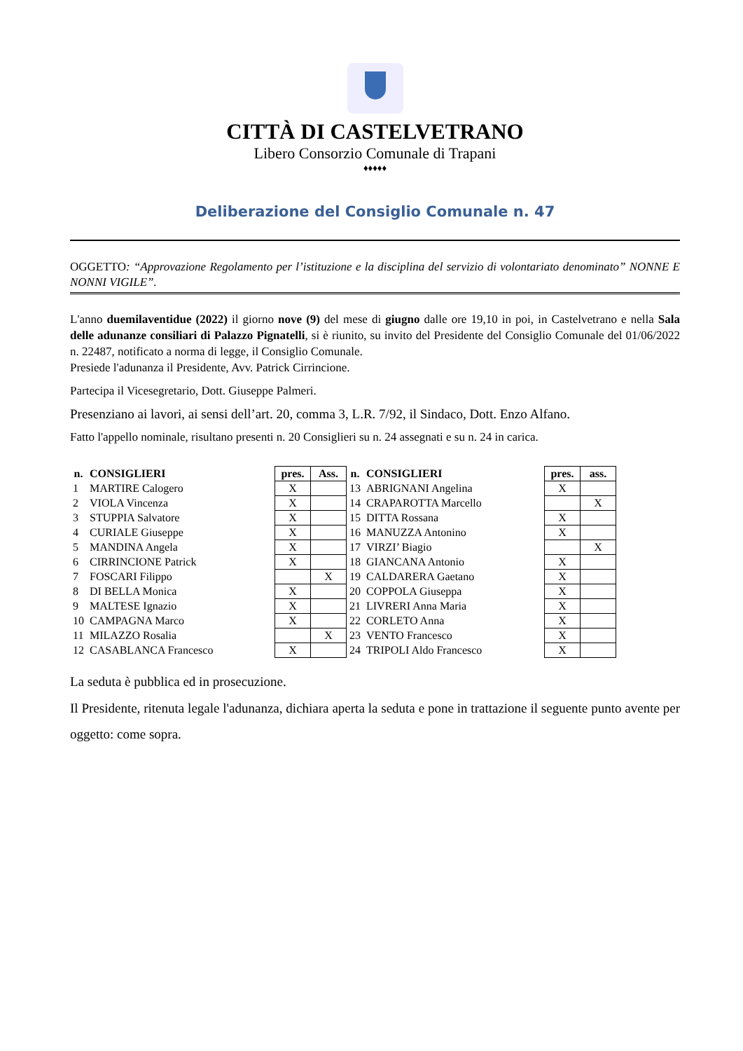CITTÀ DI CASTELVETRANO
Libero Consorzio Comunale di Trapani
♦♦♦♦♦
Deliberazione del Consiglio Comunale n. 47
OGGETTO: “Approvazione Regolamento per l’istituzione e la disciplina del servizio di volontariato denominato” NONNE E NONNI VIGILE”.
L'anno duemilaventidue (2022) il giorno nove (9) del mese di giugno dalle ore 19,10 in poi, in Castelvetrano e nella Sala delle adunanze consiliari di Palazzo Pignatelli, si è riunito, su invito del Presidente del Consiglio Comunale del 01/06/2022 n. 22487, notificato a norma di legge, il Consiglio Comunale.
Presiede l'adunanza il Presidente, Avv. Patrick Cirrincione.
Partecipa il Vicesegretario, Dott. Giuseppe Palmeri.
Presenziano ai lavori, ai sensi dell’art. 20, comma 3, L.R. 7/92, il Sindaco, Dott. Enzo Alfano.
Fatto l'appello nominale, risultano presenti n. 20 Consiglieri su n. 24 assegnati e su n. 24 in carica.
| n. | CONSIGLIERI | pres. | Ass. | n. | CONSIGLIERI | pres. | ass. |
| --- | --- | --- | --- | --- | --- | --- | --- |
| 1 | MARTIRE Calogero | X | | 13 | ABRIGNANI Angelina | X | |
| 2 | VIOLA Vincenza | X | | 14 | CRAPAROTTA Marcello | | X |
| 3 | STUPPIA Salvatore | X | | 15 | DITTA Rossana | X | |
| 4 | CURIALE Giuseppe | X | | 16 | MANUZZA Antonino | X | |
| 5 | MANDINA Angela | X | | 17 | VIRZI’ Biagio | | X |
| 6 | CIRRINCIONE Patrick | X | | 18 | GIANCANA Antonio | X | |
| 7 | FOSCARI Filippo | | X | 19 | CALDARERA Gaetano | X | |
| 8 | DI BELLA Monica | X | | 20 | COPPOLA Giuseppa | X | |
| 9 | MALTESE Ignazio | X | | 21 | LIVRERI Anna Maria | X | |
| 10 | CAMPAGNA Marco | X | | 22 | CORLETO Anna | X | |
| 11 | MILAZZO Rosalia | | X | 23 | VENTO Francesco | X | |
| 12 | CASABLANCA Francesco | X | | 24 | TRIPOLI Aldo Francesco | X | |
La seduta è pubblica ed in prosecuzione.
Il Presidente, ritenuta legale l'adunanza, dichiara aperta la seduta e pone in trattazione il seguente punto avente per oggetto: come sopra.